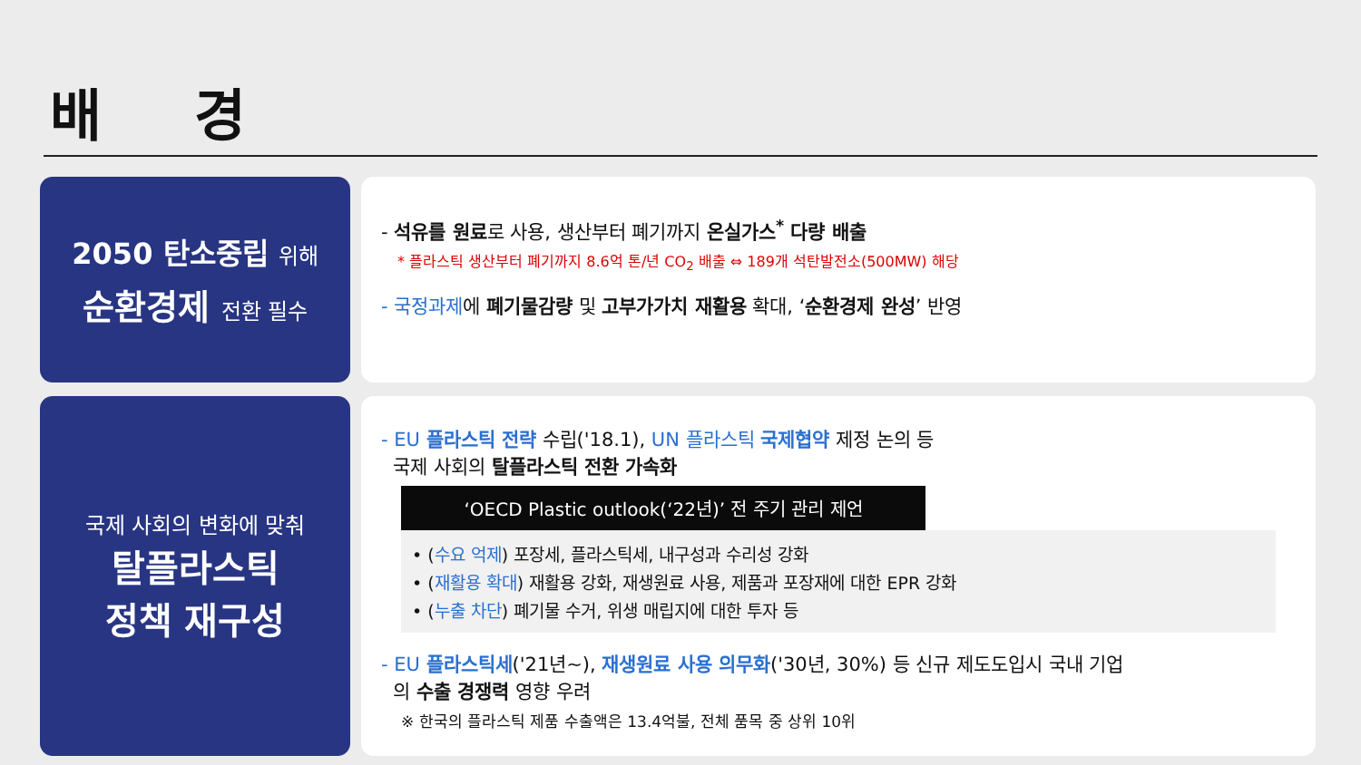배 경
2050 탄소중립 위해
순환경제 전환 필수
- 석유를 원료로 사용, 생산부터 폐기까지 온실가스<sup>*</sup> 다량 배출
* 플라스틱 생산부터 폐기까지 8.6억 톤/년 CO<sub>2</sub> 배출 ⇔ 189개 석탄발전소(500MW) 해당
- 국정과제에 폐기물감량 및 고부가가치 재활용 확대, ‘순환경제 완성’ 반영
국제 사회의 변화에 맞춰
탈플라스틱
정책 재구성
- EU 플라스틱 전략 수립('18.1), UN 플라스틱 국제협약 제정 논의 등
국제 사회의 탈플라스틱 전환 가속화
‘OECD Plastic outlook(‘22년)’ 전 주기 관리 제언
• (수요 억제) 포장세, 플라스틱세, 내구성과 수리성 강화
• (재활용 확대) 재활용 강화, 재생원료 사용, 제품과 포장재에 대한 EPR 강화
• (누출 차단) 폐기물 수거, 위생 매립지에 대한 투자 등
- EU 플라스틱세('21년~), 재생원료 사용 의무화('30년, 30%) 등 신규 제도도입시 국내 기업
의 수출 경쟁력 영향 우려
※ 한국의 플라스틱 제품 수출액은 13.4억불, 전체 품목 중 상위 10위